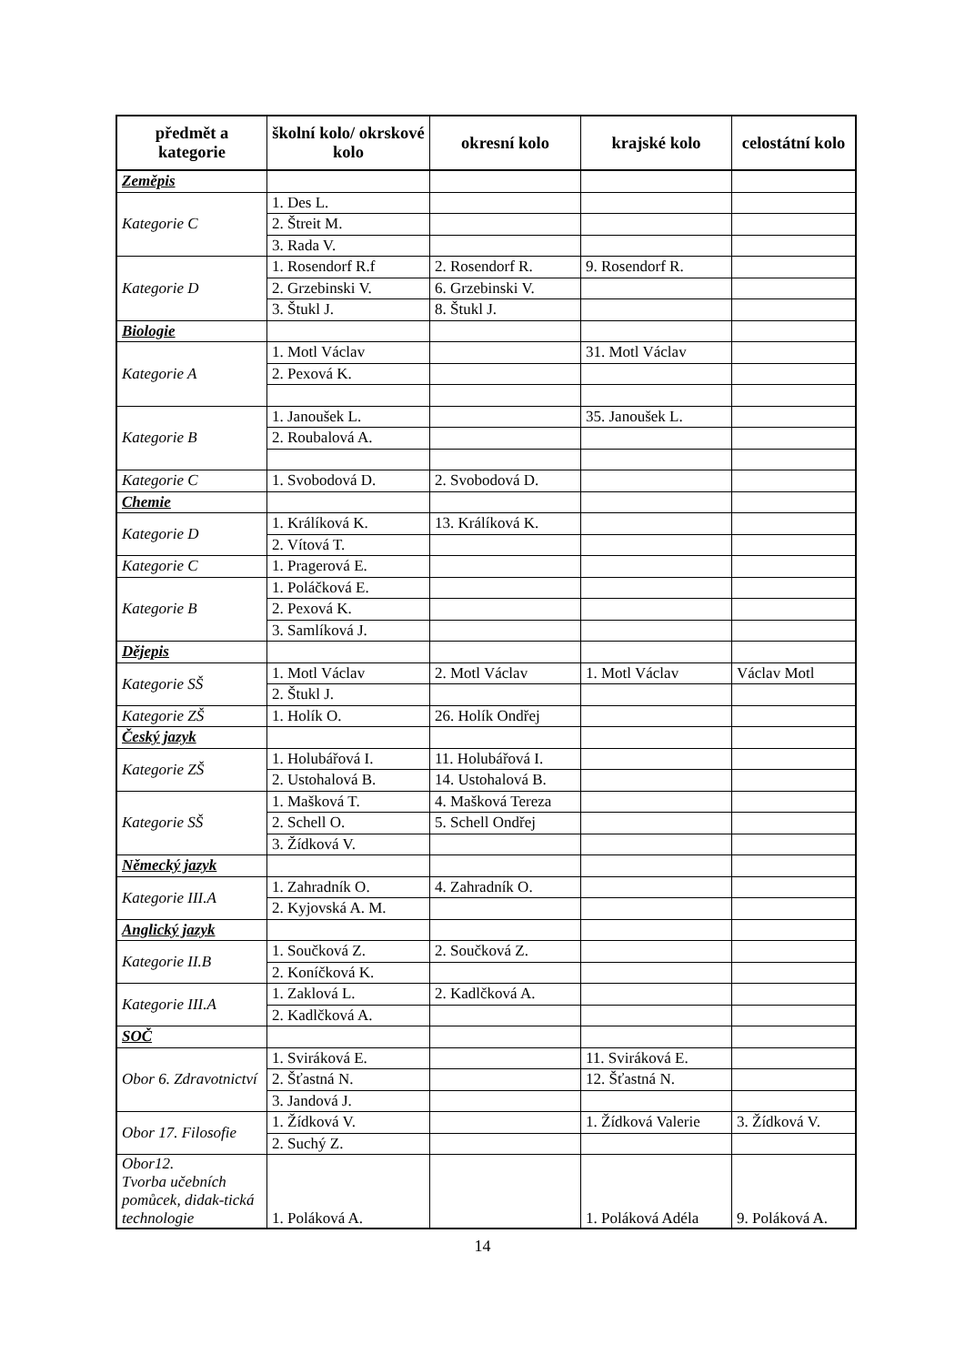| předmět a kategorie | školní kolo/ okrskové kolo | okresní kolo | krajské kolo | celostátní kolo |
| --- | --- | --- | --- | --- |
| Zeměpis | | | | |
| Kategorie C | 1. Des L. | | | |
| | 2. Štreit M. | | | |
| | 3. Rada V. | | | |
| Kategorie D | 1. Rosendorf R.f | 2. Rosendorf R. | 9. Rosendorf R. | |
| | 2. Grzebinski V. | 6. Grzebinski V. | | |
| | 3. Štukl J. | 8. Štukl J. | | |
| Biologie | | | | |
| Kategorie A | 1. Motl Václav | | 31. Motl Václav | |
| | 2. Pexová K. | | | |
| Kategorie B | 1. Janoušek L. | | 35. Janoušek L. | |
| | 2. Roubalová A. | | | |
| Kategorie C | 1. Svobodová D. | 2. Svobodová D. | | |
| Chemie | | | | |
| Kategorie D | 1. Králíková K. | 13. Králíková K. | | |
| | 2. Vítová T. | | | |
| Kategorie C | 1. Pragerová E. | | | |
| Kategorie B | 1. Poláčková E. | | | |
| | 2. Pexová K. | | | |
| | 3. Samlíková J. | | | |
| Dějepis | | | | |
| Kategorie SŠ | 1. Motl Václav | 2. Motl Václav | 1. Motl Václav | Václav Motl |
| | 2. Štukl J. | | | |
| Kategorie ZŠ | 1. Holík O. | 26. Holík Ondřej | | |
| Český jazyk | | | | |
| Kategorie ZŠ | 1. Holubářová I. | 11. Holubářová I. | | |
| | 2. Ustohalová B. | 14. Ustohalová B. | | |
| Kategorie SŠ | 1. Mašková T. | 4. Mašková Tereza | | |
| | 2. Schell O. | 5. Schell Ondřej | | |
| | 3. Žídková V. | | | |
| Německý jazyk | | | | |
| Kategorie III.A | 1. Zahradník O. | 4. Zahradník O. | | |
| | 2. Kyjovská A. M. | | | |
| Anglický jazyk | | | | |
| Kategorie II.B | 1. Součková Z. | 2. Součková Z. | | |
| | 2. Koníčková K. | | | |
| Kategorie III.A | 1. Zaklová L. | 2. Kadlčková A. | | |
| | 2. Kadlčková A. | | | |
| SOČ | | | | |
| Obor 6. Zdravotnictví | 1. Sviráková E. | | 11. Sviráková E. | |
| | 2. Šťastná N. | | 12. Šťastná N. | |
| | 3. Jandová J. | | | |
| Obor 17. Filosofie | 1. Žídková V. | | 1. Žídková Valerie | 3. Žídková V. |
| | 2. Suchý Z. | | | |
| Obor12. Tvorba učebních pomůcek, didak-tická technologie | 1. Poláková A. | | 1. Poláková Adéla | 9. Poláková A. |
14